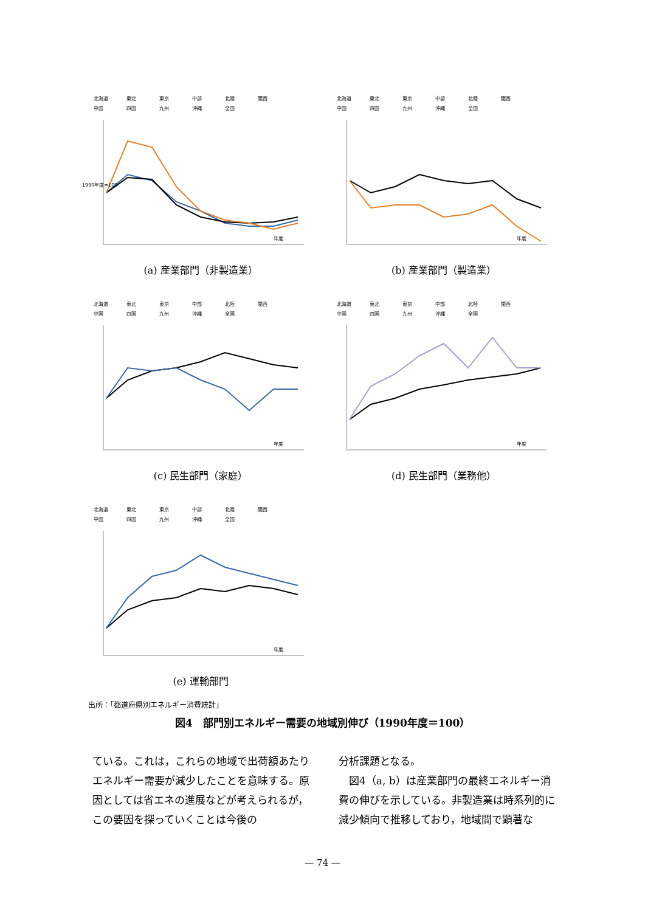北海道 東北 東京 中部 北陸 関西
中国 四国 九州 沖縄 全国
1990年度=100
年度
(a) 産業部門（非製造業）
北海道 東北 東京 中部 北陸 関西
中国 四国 九州 沖縄 全国
年度
(b) 産業部門（製造業）
北海道 東北 東京 中部 北陸 関西
中国 四国 九州 沖縄 全国
年度
(c) 民生部門（家庭）
北海道 東北 東京 中部 北陸 関西
中国 四国 九州 沖縄 全国
年度
(d) 民生部門（業務他）
北海道 東北 東京 中部 北陸 関西
中国 四国 九州 沖縄 全国
年度
(e) 運輸部門
出所：「都道府県別エネルギー消費統計」
図4　部門別エネルギー需要の地域別伸び（1990年度＝100）
ている。これは，これらの地域で出荷額あたりエネルギー需要が減少したことを意味する。原因としては省エネの進展などが考えられるが，この要因を探っていくことは今後の
分析課題となる。
　図4（a, b）は産業部門の最終エネルギー消費の伸びを示している。非製造業は時系列的に減少傾向で推移しており，地域間で顕著な
— 74 —